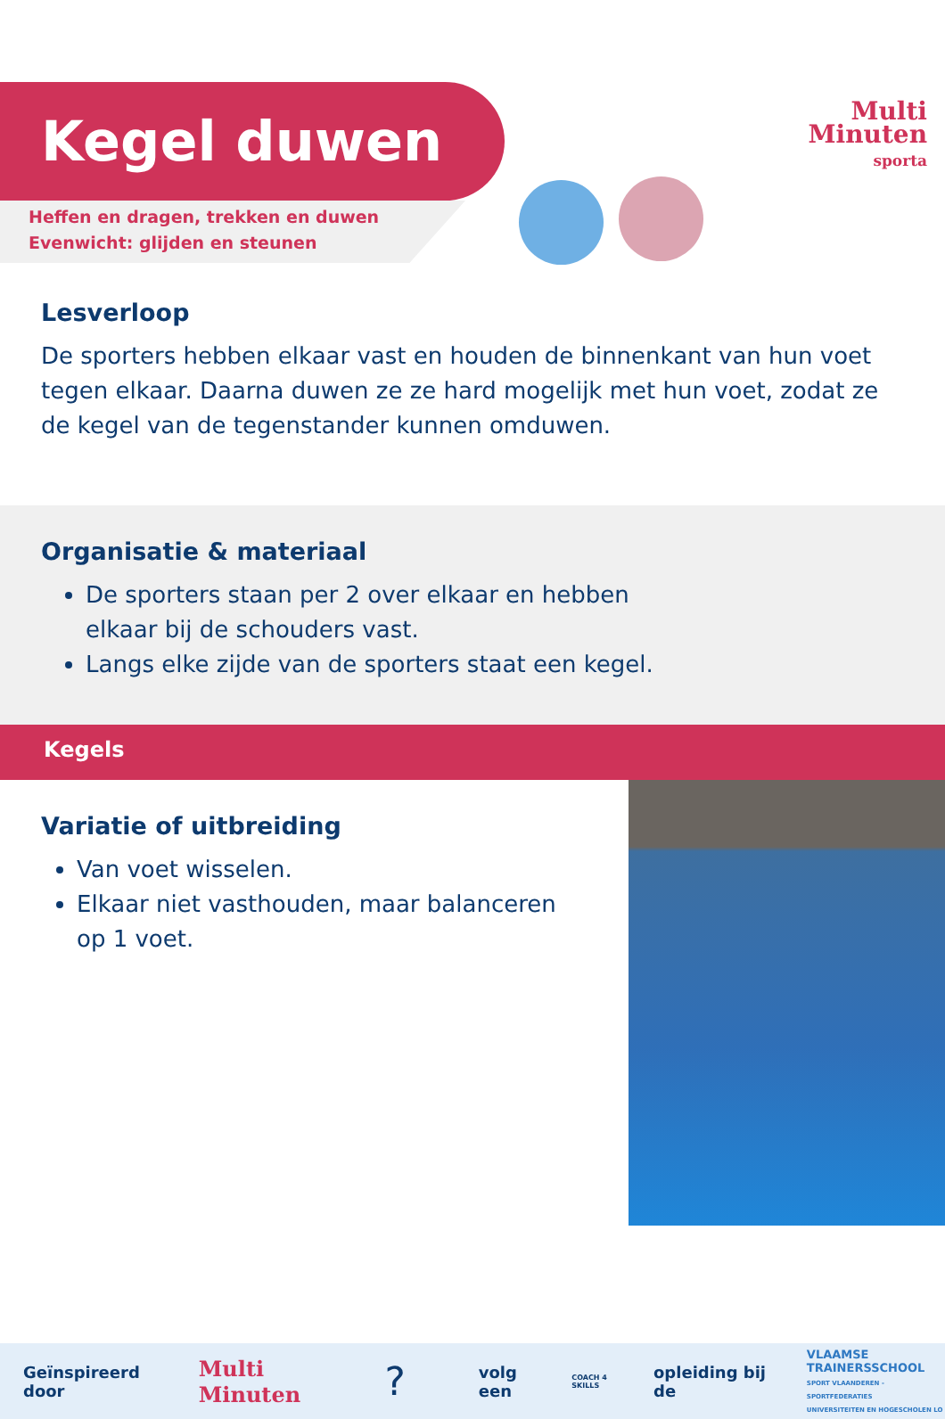Multi
Minuten
sporta
Kegel duwen
Heffen en dragen, trekken en duwen
Evenwicht: glijden en steunen
Lesverloop
De sporters hebben elkaar vast en houden de binnenkant van hun voet tegen elkaar. Daarna duwen ze ze hard mogelijk met hun voet, zodat ze de kegel van de tegenstander kunnen omduwen.
Organisatie & materiaal
De sporters staan per 2 over elkaar en hebben elkaar bij de schouders vast.
Langs elke zijde van de sporters staat een kegel.
Kegels
Variatie of uitbreiding
Van voet wisselen.
Elkaar niet vasthouden, maar balanceren op 1 voet.
Geïnspireerd door Multi Minuten? volg een COACH 4 SKILLS opleiding bij de VLAAMSE
TRAINERSSCHOOL
SPORT VLAANDEREN - SPORTFEDERATIES
UNIVERSITEITEN EN HOGESCHOLEN LO